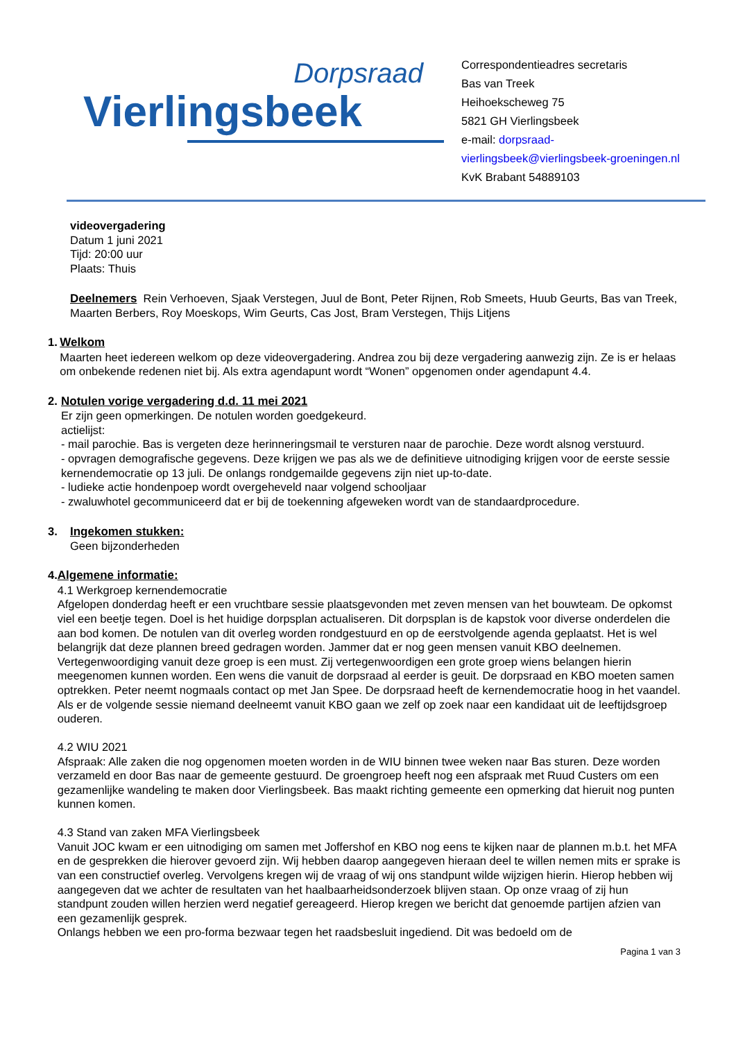Dorpsraad
Vierlingsbeek
Correspondentieadres secretaris
Bas van Treek
Heihoekscheweg 75
5821 GH Vierlingsbeek
e-mail: dorpsraad-
vierlingsbeek@vierlingsbeek-groeningen.nl
KvK Brabant 54889103
videovergadering
Datum 1 juni 2021
Tijd: 20:00 uur
Plaats: Thuis
Deelnemers Rein Verhoeven, Sjaak Verstegen, Juul de Bont, Peter Rijnen, Rob Smeets, Huub Geurts, Bas van Treek, Maarten Berbers, Roy Moeskops, Wim Geurts, Cas Jost, Bram Verstegen, Thijs Litjens
1. Welkom
Maarten heet iedereen welkom op deze videovergadering. Andrea zou bij deze vergadering aanwezig zijn. Ze is er helaas om onbekende redenen niet bij. Als extra agendapunt wordt “Wonen” opgenomen onder agendapunt 4.4.
2. Notulen vorige vergadering d.d. 11 mei 2021
Er zijn geen opmerkingen. De notulen worden goedgekeurd.
actielijst:
- mail parochie. Bas is vergeten deze herinneringsmail te versturen naar de parochie. Deze wordt alsnog verstuurd.
- opvragen demografische gegevens. Deze krijgen we pas als we de definitieve uitnodiging krijgen voor de eerste sessie kernendemocratie op 13 juli. De onlangs rondgemailde gegevens zijn niet up-to-date.
- ludieke actie hondenpoep wordt overgeheveld naar volgend schooljaar
- zwaluwhotel gecommuniceerd dat er bij de toekenning afgeweken wordt van de standaardprocedure.
3. Ingekomen stukken:
Geen bijzonderheden
4. Algemene informatie:
4.1 Werkgroep kernendemocratie
Afgelopen donderdag heeft er een vruchtbare sessie plaatsgevonden met zeven mensen van het bouwteam. De opkomst viel een beetje tegen. Doel is het huidige dorpsplan actualiseren. Dit dorpsplan is de kapstok voor diverse onderdelen die aan bod komen. De notulen van dit overleg worden rondgestuurd en op de eerstvolgende agenda geplaatst. Het is wel belangrijk dat deze plannen breed gedragen worden. Jammer dat er nog geen mensen vanuit KBO deelnemen. Vertegenwoordiging vanuit deze groep is een must. Zij vertegenwoordigen een grote groep wiens belangen hierin meegenomen kunnen worden. Een wens die vanuit de dorpsraad al eerder is geuit. De dorpsraad en KBO moeten samen optrekken. Peter neemt nogmaals contact op met Jan Spee. De dorpsraad heeft de kernendemocratie hoog in het vaandel. Als er de volgende sessie niemand deelneemt vanuit KBO gaan we zelf op zoek naar een kandidaat uit de leeftijdsgroep ouderen.
4.2 WIU 2021
Afspraak: Alle zaken die nog opgenomen moeten worden in de WIU binnen twee weken naar Bas sturen. Deze worden verzameld en door Bas naar de gemeente gestuurd. De groengroep heeft nog een afspraak met Ruud Custers om een gezamenlijke wandeling te maken door Vierlingsbeek. Bas maakt richting gemeente een opmerking dat hieruit nog punten kunnen komen.
4.3 Stand van zaken MFA Vierlingsbeek
Vanuit JOC kwam er een uitnodiging om samen met Joffershof en KBO nog eens te kijken naar de plannen m.b.t. het MFA en de gesprekken die hierover gevoerd zijn. Wij hebben daarop aangegeven hieraan deel te willen nemen mits er sprake is van een constructief overleg. Vervolgens kregen wij de vraag of wij ons standpunt wilde wijzigen hierin. Hierop hebben wij aangegeven dat we achter de resultaten van het haalbaarheidsonderzoek blijven staan. Op onze vraag of zij hun standpunt zouden willen herzien werd negatief gereageerd. Hierop kregen we bericht dat genoemde partijen afzien van een gezamenlijk gesprek.
Onlangs hebben we een pro-forma bezwaar tegen het raadsbesluit ingediend. Dit was bedoeld om de
Pagina 1 van 3